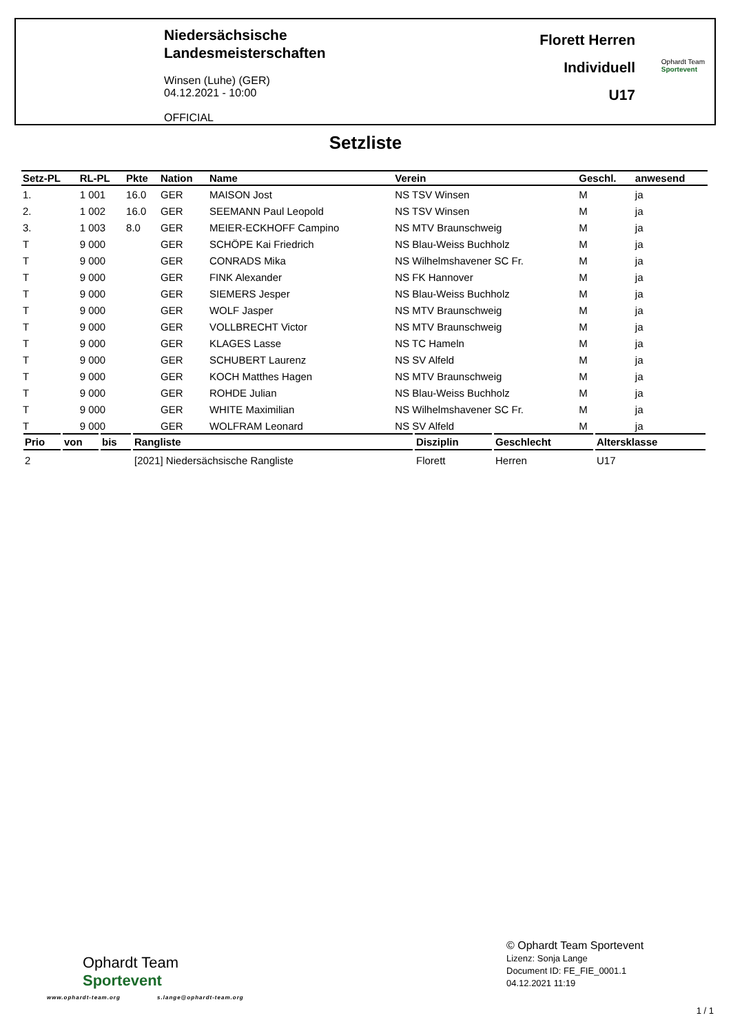Niedersächsische
Landesmeisterschaften
Winsen (Luhe) (GER)
04.12.2021 - 10:00
OFFICIAL
Florett Herren
Individuell
U17
Ophardt Team
Sportevent
Setzliste
| Setz-PL | RL-PL | Pkte | Nation | Name | Verein | Geschl. | anwesend |
| --- | --- | --- | --- | --- | --- | --- | --- |
| 1. | 1 001 | 16.0 | GER | MAISON Jost | NS TSV Winsen | M | ja |
| 2. | 1 002 | 16.0 | GER | SEEMANN Paul Leopold | NS TSV Winsen | M | ja |
| 3. | 1 003 | 8.0 | GER | MEIER-ECKHOFF Campino | NS MTV Braunschweig | M | ja |
| T | 9 000 | | GER | SCHÖPE Kai Friedrich | NS Blau-Weiss Buchholz | M | ja |
| T | 9 000 | | GER | CONRADS Mika | NS Wilhelmshavener SC Fr. | M | ja |
| T | 9 000 | | GER | FINK Alexander | NS FK Hannover | M | ja |
| T | 9 000 | | GER | SIEMERS Jesper | NS Blau-Weiss Buchholz | M | ja |
| T | 9 000 | | GER | WOLF Jasper | NS MTV Braunschweig | M | ja |
| T | 9 000 | | GER | VOLLBRECHT Victor | NS MTV Braunschweig | M | ja |
| T | 9 000 | | GER | KLAGES Lasse | NS TC Hameln | M | ja |
| T | 9 000 | | GER | SCHUBERT Laurenz | NS SV Alfeld | M | ja |
| T | 9 000 | | GER | KOCH Matthes Hagen | NS MTV Braunschweig | M | ja |
| T | 9 000 | | GER | ROHDE Julian | NS Blau-Weiss Buchholz | M | ja |
| T | 9 000 | | GER | WHITE Maximilian | NS Wilhelmshavener SC Fr. | M | ja |
| T | 9 000 | | GER | WOLFRAM Leonard | NS SV Alfeld | M | ja |
| Prio | von | bis | Rangliste | Disziplin | Geschlecht | Altersklasse |
| --- | --- | --- | --- | --- | --- | --- |
| 2 | | | [2021] Niedersächsische Rangliste | Florett | Herren | U17 |
Ophardt Team
Sportevent
www.ophardt-team.org s.lange@ophardt-team.org
© Ophardt Team Sportevent
Lizenz: Sonja Lange
Document ID: FE_FIE_0001.1
04.12.2021 11:19
1 / 1